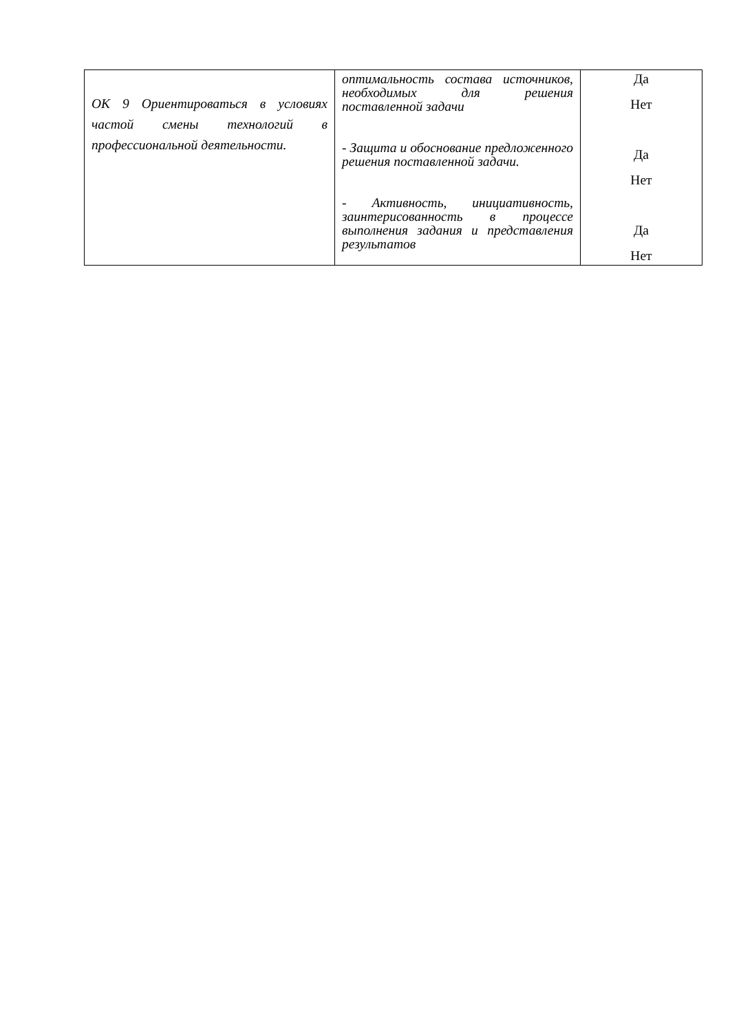| ОК 9 Ориентироваться в условиях частой смены технологий в профессиональной деятельности. | оптимальность состава источников, необходимых для решения поставленной задачи - Защита и обоснование предложенного решения поставленной задачи. - Активность, инициативность, заинтерисованность в процессе выполнения задания и представления результатов | Да Нет Да Нет Да Нет |